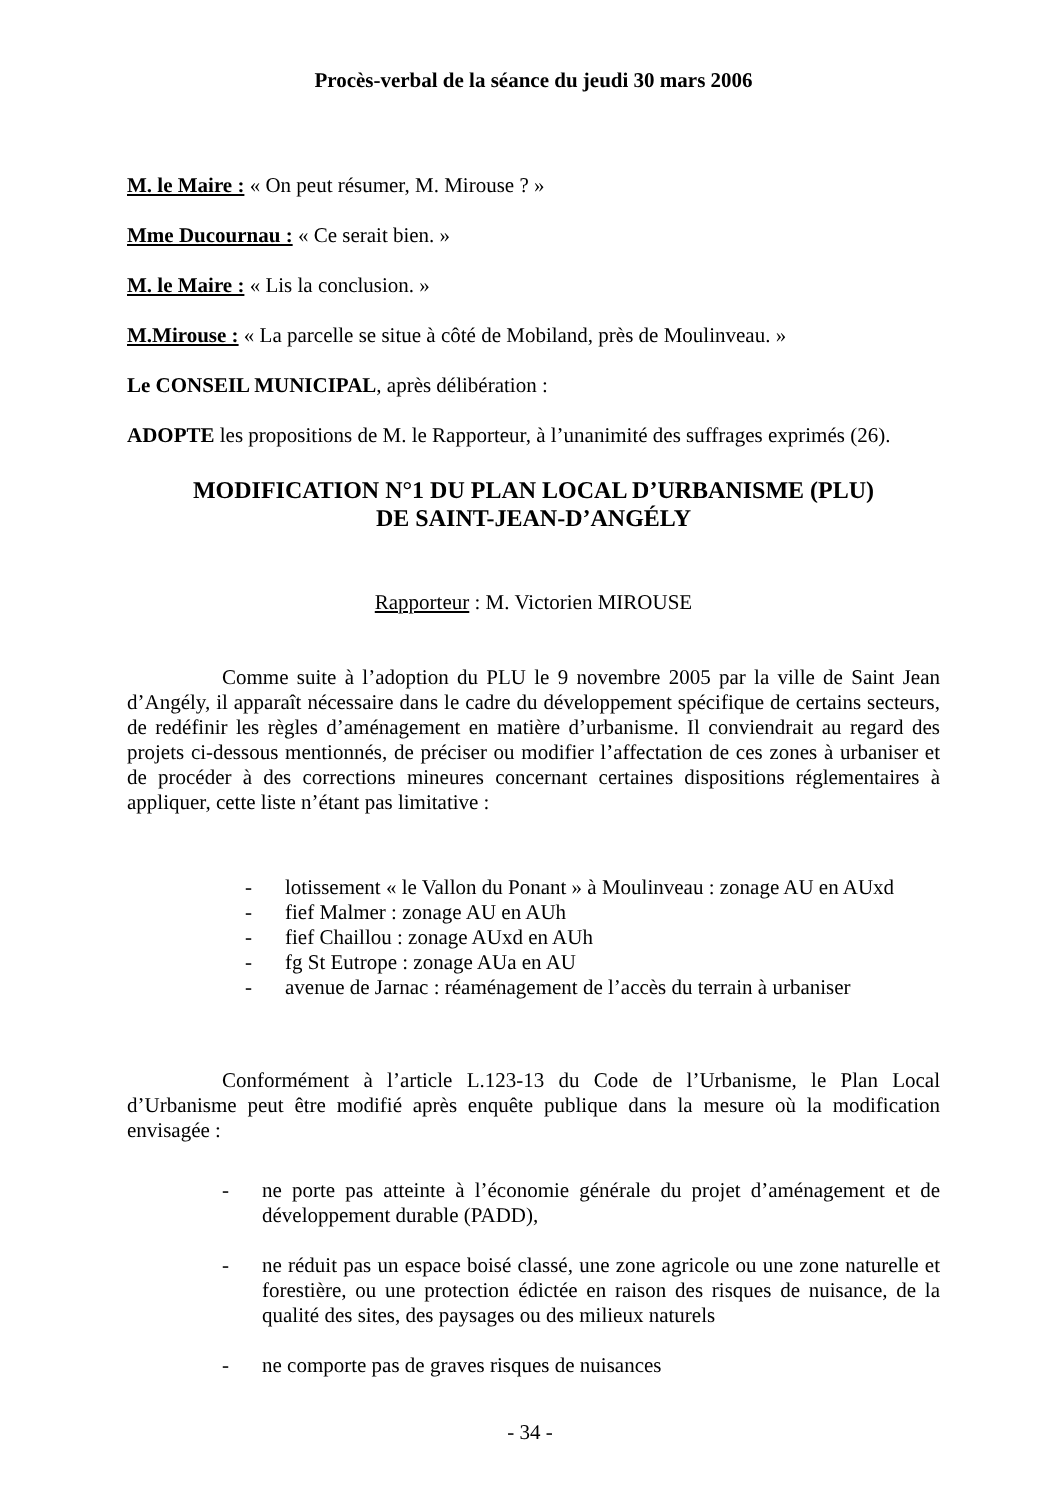Procès-verbal de la séance du jeudi 30 mars 2006
M. le Maire : « On peut résumer, M. Mirouse ? »
Mme Ducournau : « Ce serait bien. »
M. le Maire : « Lis la conclusion. »
M.Mirouse : « La parcelle se situe à côté de Mobiland, près de Moulinveau. »
Le CONSEIL MUNICIPAL, après délibération :
ADOPTE les propositions de M. le Rapporteur, à l’unanimité des suffrages exprimés (26).
MODIFICATION N°1 DU PLAN LOCAL D’URBANISME (PLU)
DE SAINT-JEAN-D’ANGÉLY
Rapporteur : M. Victorien MIROUSE
Comme suite à l’adoption du PLU le 9 novembre 2005 par la ville de Saint Jean d’Angély, il apparaît nécessaire dans le cadre du développement spécifique de certains secteurs, de redéfinir les règles d’aménagement en matière d’urbanisme. Il conviendrait au regard des projets ci-dessous mentionnés, de préciser ou modifier l’affectation de ces zones à urbaniser et de procéder à des corrections mineures concernant certaines dispositions réglementaires à appliquer, cette liste n’étant pas limitative :
- lotissement « le Vallon du Ponant » à Moulinveau : zonage AU en AUxd
- fief Malmer : zonage AU en AUh
- fief Chaillou : zonage AUxd en AUh
- fg St Eutrope : zonage AUa en AU
- avenue de Jarnac : réaménagement de l’accès du terrain à urbaniser
Conformément à l’article L.123-13 du Code de l’Urbanisme, le Plan Local d’Urbanisme peut être modifié après enquête publique dans la mesure où la modification envisagée :
- ne porte pas atteinte à l’économie générale du projet d’aménagement et de développement durable (PADD),
- ne réduit pas un espace boisé classé, une zone agricole ou une zone naturelle et forestière, ou une protection édictée en raison des risques de nuisance, de la qualité des sites, des paysages ou des milieux naturels
- ne comporte pas de graves risques de nuisances
- 34 -